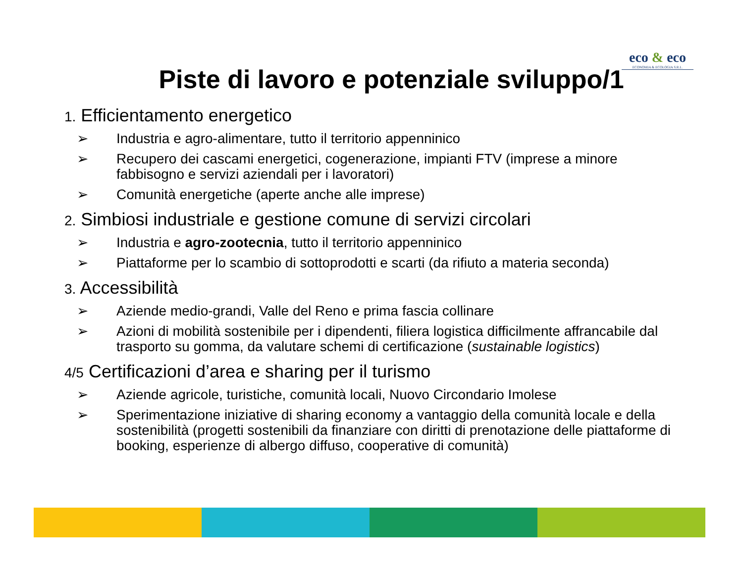eco & eco
ECONOMIA & ECOLOGIA S.R.L.
Piste di lavoro e potenziale sviluppo/1
1. Efficientamento energetico
➢ Industria e agro-alimentare, tutto il territorio appenninico
➢ Recupero dei cascami energetici, cogenerazione, impianti FTV (imprese a minore fabbisogno e servizi aziendali per i lavoratori)
➢ Comunità energetiche (aperte anche alle imprese)
2. Simbiosi industriale e gestione comune di servizi circolari
➢ Industria e agro-zootecnia, tutto il territorio appenninico
➢ Piattaforme per lo scambio di sottoprodotti e scarti (da rifiuto a materia seconda)
3. Accessibilità
➢ Aziende medio-grandi, Valle del Reno e prima fascia collinare
➢ Azioni di mobilità sostenibile per i dipendenti, filiera logistica difficilmente affrancabile dal trasporto su gomma, da valutare schemi di certificazione (sustainable logistics)
4/5 Certificazioni d’area e sharing per il turismo
➢ Aziende agricole, turistiche, comunità locali, Nuovo Circondario Imolese
➢ Sperimentazione iniziative di sharing economy a vantaggio della comunità locale e della sostenibilità (progetti sostenibili da finanziare con diritti di prenotazione delle piattaforme di booking, esperienze di albergo diffuso, cooperative di comunità)